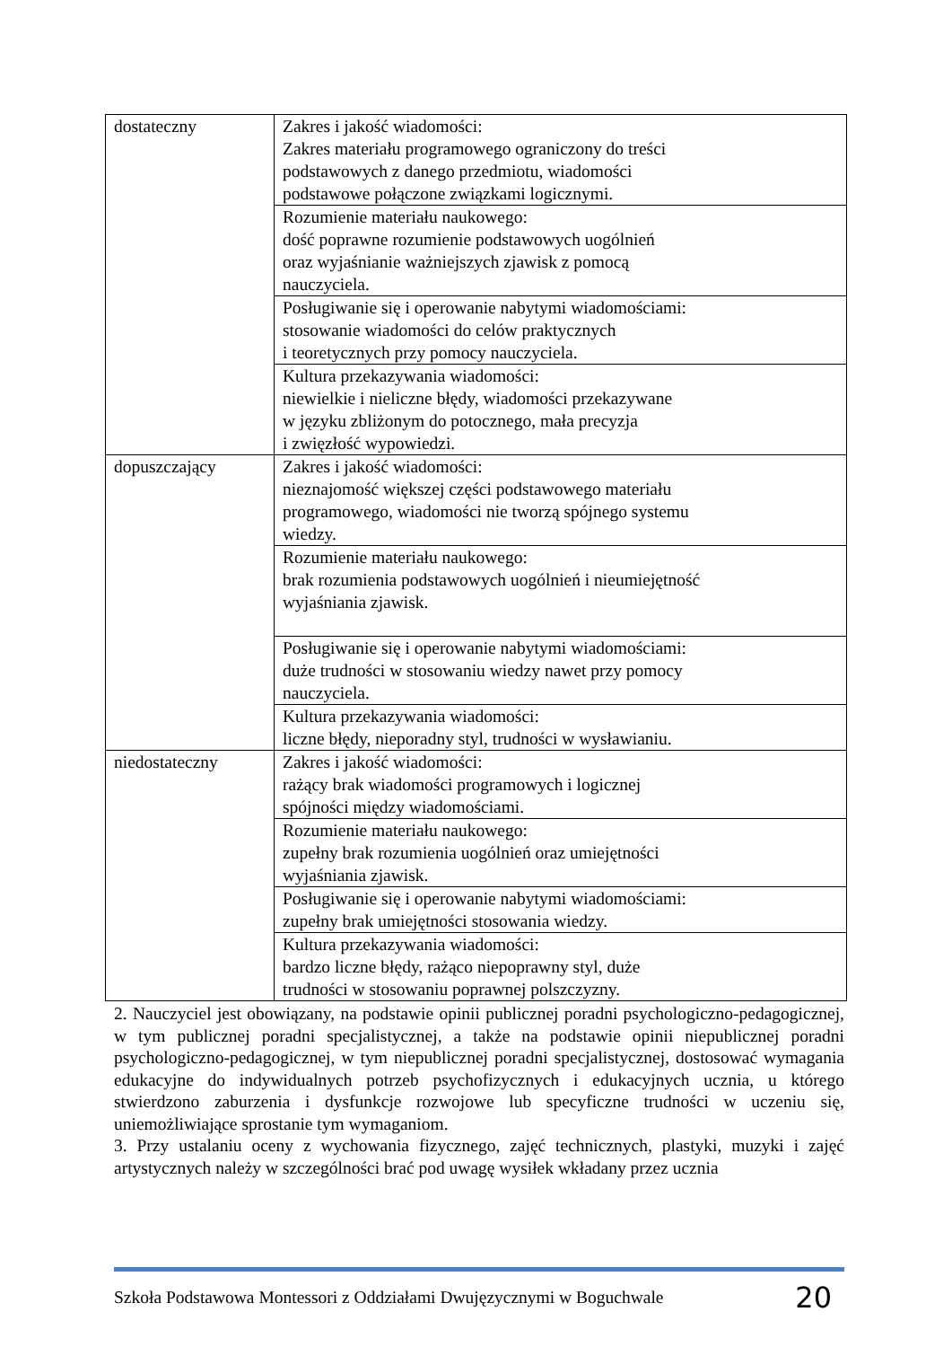| dostateczny | Zakres i jakość wiadomości: Zakres materiału programowego ograniczony do treści podstawowych z danego przedmiotu, wiadomości podstawowe połączone związkami logicznymi. |
| | Rozumienie materiału naukowego: dość poprawne rozumienie podstawowych uogólnień oraz wyjaśnianie ważniejszych zjawisk z pomocą nauczyciela. |
| | Posługiwanie się i operowanie nabytymi wiadomościami: stosowanie wiadomości do celów praktycznych i teoretycznych przy pomocy nauczyciela. |
| | Kultura przekazywania wiadomości: niewielkie i nieliczne błędy, wiadomości przekazywane w języku zbliżonym do potocznego, mała precyzja i zwięzłość wypowiedzi. |
| dopuszczający | Zakres i jakość wiadomości: nieznajomość większej części podstawowego materiału programowego, wiadomości nie tworzą spójnego systemu wiedzy. |
| | Rozumienie materiału naukowego: brak rozumienia podstawowych uogólnień i nieumiejętność wyjaśniania zjawisk. |
| | Posługiwanie się i operowanie nabytymi wiadomościami: duże trudności w stosowaniu wiedzy nawet przy pomocy nauczyciela. |
| | Kultura przekazywania wiadomości: liczne błędy, nieporadny styl, trudności w wysławianiu. |
| niedostateczny | Zakres i jakość wiadomości: rażący brak wiadomości programowych i logicznej spójności między wiadomościami. |
| | Rozumienie materiału naukowego: zupełny brak rozumienia uogólnień oraz umiejętności wyjaśniania zjawisk. |
| | Posługiwanie się i operowanie nabytymi wiadomościami: zupełny brak umiejętności stosowania wiedzy. |
| | Kultura przekazywania wiadomości: bardzo liczne błędy, rażąco niepoprawny styl, duże trudności w stosowaniu poprawnej polszczyzny. |
2. Nauczyciel jest obowiązany, na podstawie opinii publicznej poradni psychologiczno-pedagogicznej, w tym publicznej poradni specjalistycznej, a także na podstawie opinii niepublicznej poradni psychologiczno-pedagogicznej, w tym niepublicznej poradni specjalistycznej, dostosować wymagania edukacyjne do indywidualnych potrzeb psychofizycznych i edukacyjnych ucznia, u którego stwierdzono zaburzenia i dysfunkcje rozwojowe lub specyficzne trudności w uczeniu się, uniemożliwiające sprostanie tym wymaganiom.
3. Przy ustalaniu oceny z wychowania fizycznego, zajęć technicznych, plastyki, muzyki i zajęć artystycznych należy w szczególności brać pod uwagę wysiłek wkładany przez ucznia
Szkoła Podstawowa Montessori z Oddziałami Dwujęzycznymi w Boguchwale 20